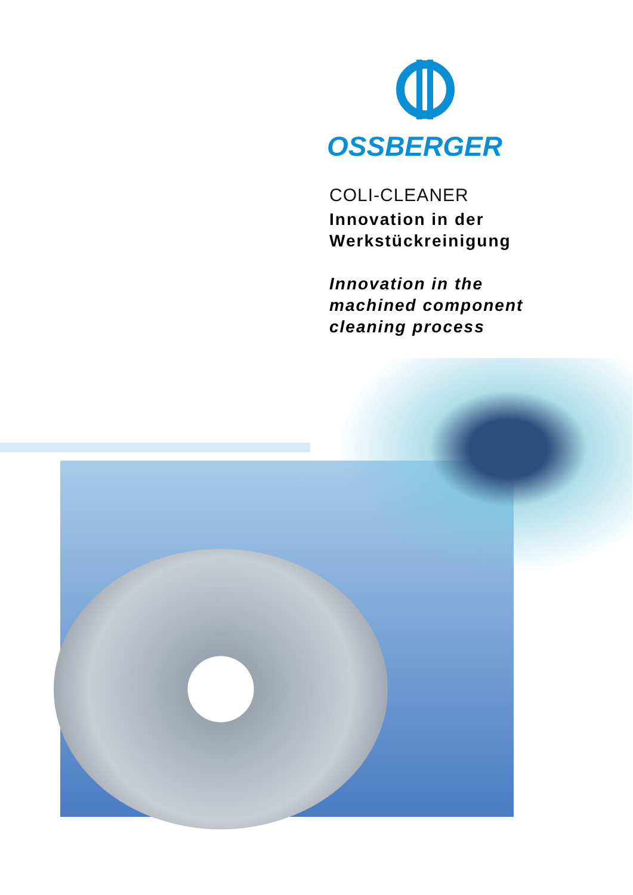OSSBERGER
COLI-CLEANER
Innovation in der
Werkstückreinigung
Innovation in the
machined component
cleaning process